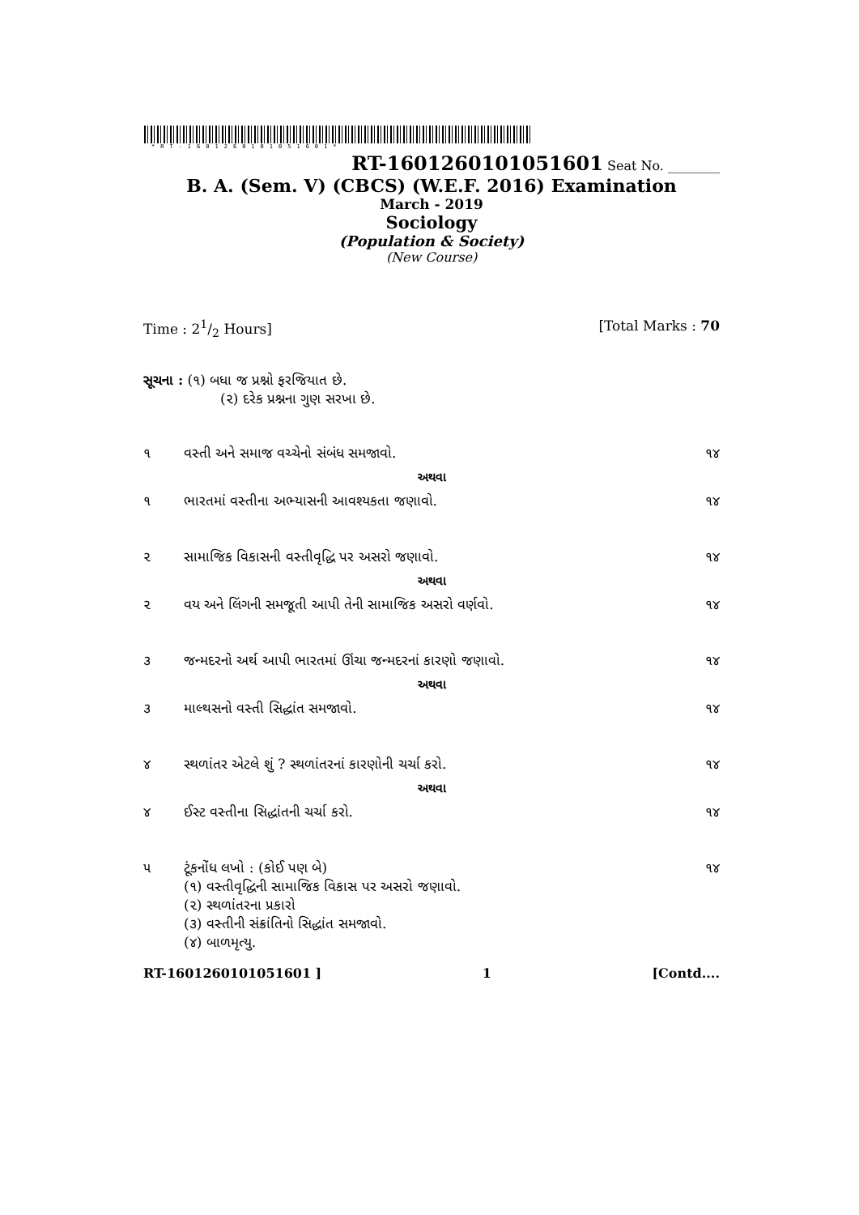*RT-1601260101051601*
RT-1601260101051601 Seat No. ________
B. A. (Sem. V) (CBCS) (W.E.F. 2016) Examination
March - 2019
Sociology
(Population & Society)
(New Course)
Time : 21/2 Hours] [Total Marks : 70
સૂચના : (૧) બધા જ પ્રશ્નો ફરજિયાત છે.
(૨) દરેક પ્રશ્નના ગુણ સરખા છે.
| ૧ | વસ્તી અને સમાજ વચ્ચેનો સંબંધ સમજાવો. | ૧૪ |
| | અથવા | |
| ૧ | ભારતમાં વસ્તીના અભ્યાસની આવશ્યકતા જણાવો. | ૧૪ |
| ૨ | સામાજિક વિકાસની વસ્તીવૃદ્ધિ પર અસરો જણાવો. | ૧૪ |
| | અથવા | |
| ૨ | વય અને લિંગની સમજૂતી આપી તેની સામાજિક અસરો વર્ણવો. | ૧૪ |
| ૩ | જન્મદરનો અર્થ આપી ભારતમાં ઊંચા જન્મદરનાં કારણો જણાવો. | ૧૪ |
| | અથવા | |
| ૩ | માલ્થસનો વસ્તી સિદ્ધાંત સમજાવો. | ૧૪ |
| ૪ | સ્થળાંતર એટલે શું ? સ્થળાંતરનાં કારણોની ચર્ચા કરો. | ૧૪ |
| | અથવા | |
| ૪ | ઈસ્ટ વસ્તીના સિદ્ધાંતની ચર્ચા કરો. | ૧૪ |
| ૫ | ટૂંકનોંધ લખો : (કોઈ પણ બે) (૧) વસ્તીવૃદ્ધિની સામાજિક વિકાસ પર અસરો જણાવો. (૨) સ્થળાંતરના પ્રકારો (૩) વસ્તીની સંક્રાંતિનો સિદ્ધાંત સમજાવો. (૪) બાળમૃત્યુ. | ૧૪ |
RT-1601260101051601 ] 1 [Contd....